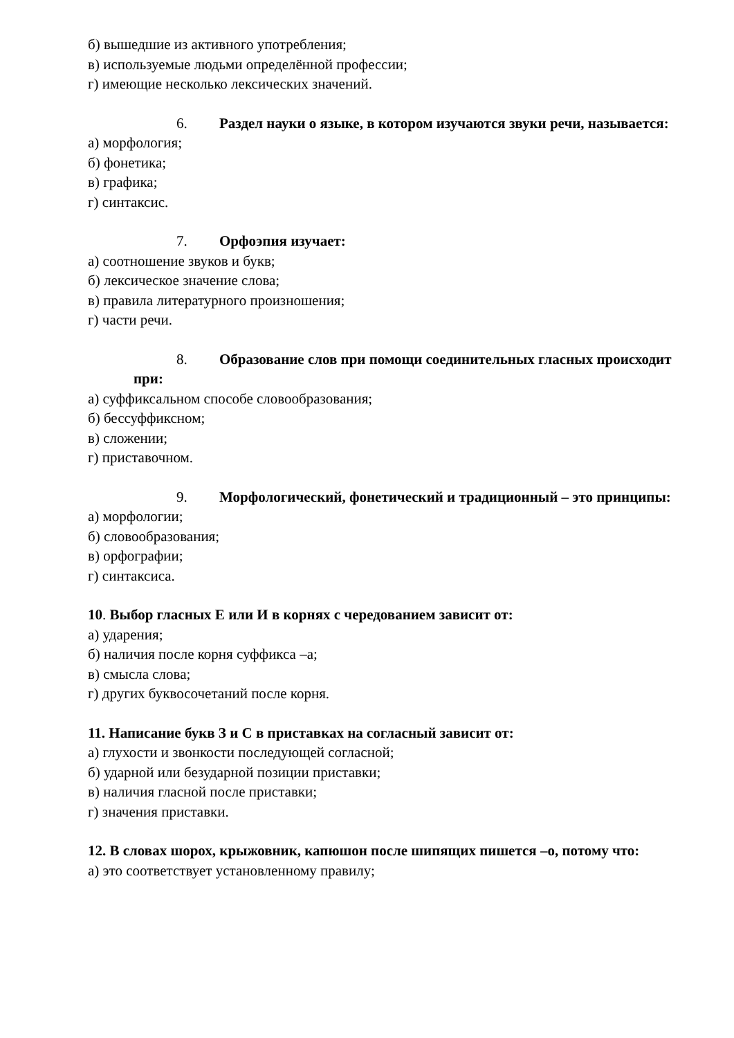б) вышедшие из активного употребления;
в) используемые людьми определённой профессии;
г) имеющие несколько лексических значений.
6. Раздел науки о языке, в котором изучаются звуки речи, называется:
а) морфология;
б) фонетика;
в) графика;
г) синтаксис.
7. Орфоэпия изучает:
а) соотношение звуков и букв;
б) лексическое значение слова;
в) правила литературного произношения;
г) части речи.
8. Образование слов при помощи соединительных гласных происходит при:
а) суффиксальном способе словообразования;
б) бессуффиксном;
в) сложении;
г) приставочном.
9. Морфологический, фонетический и традиционный – это принципы:
а) морфологии;
б) словообразования;
в) орфографии;
г) синтаксиса.
10. Выбор гласных Е или И в корнях с чередованием зависит от:
а) ударения;
б) наличия после корня суффикса –а;
в) смысла слова;
г) других буквосочетаний после корня.
11. Написание букв З и С в приставках на согласный зависит от:
а) глухости и звонкости последующей согласной;
б) ударной или безударной позиции приставки;
в) наличия гласной после приставки;
г) значения приставки.
12. В словах шорох, крыжовник, капюшон после шипящих пишется –о, потому что:
а) это соответствует установленному правилу;